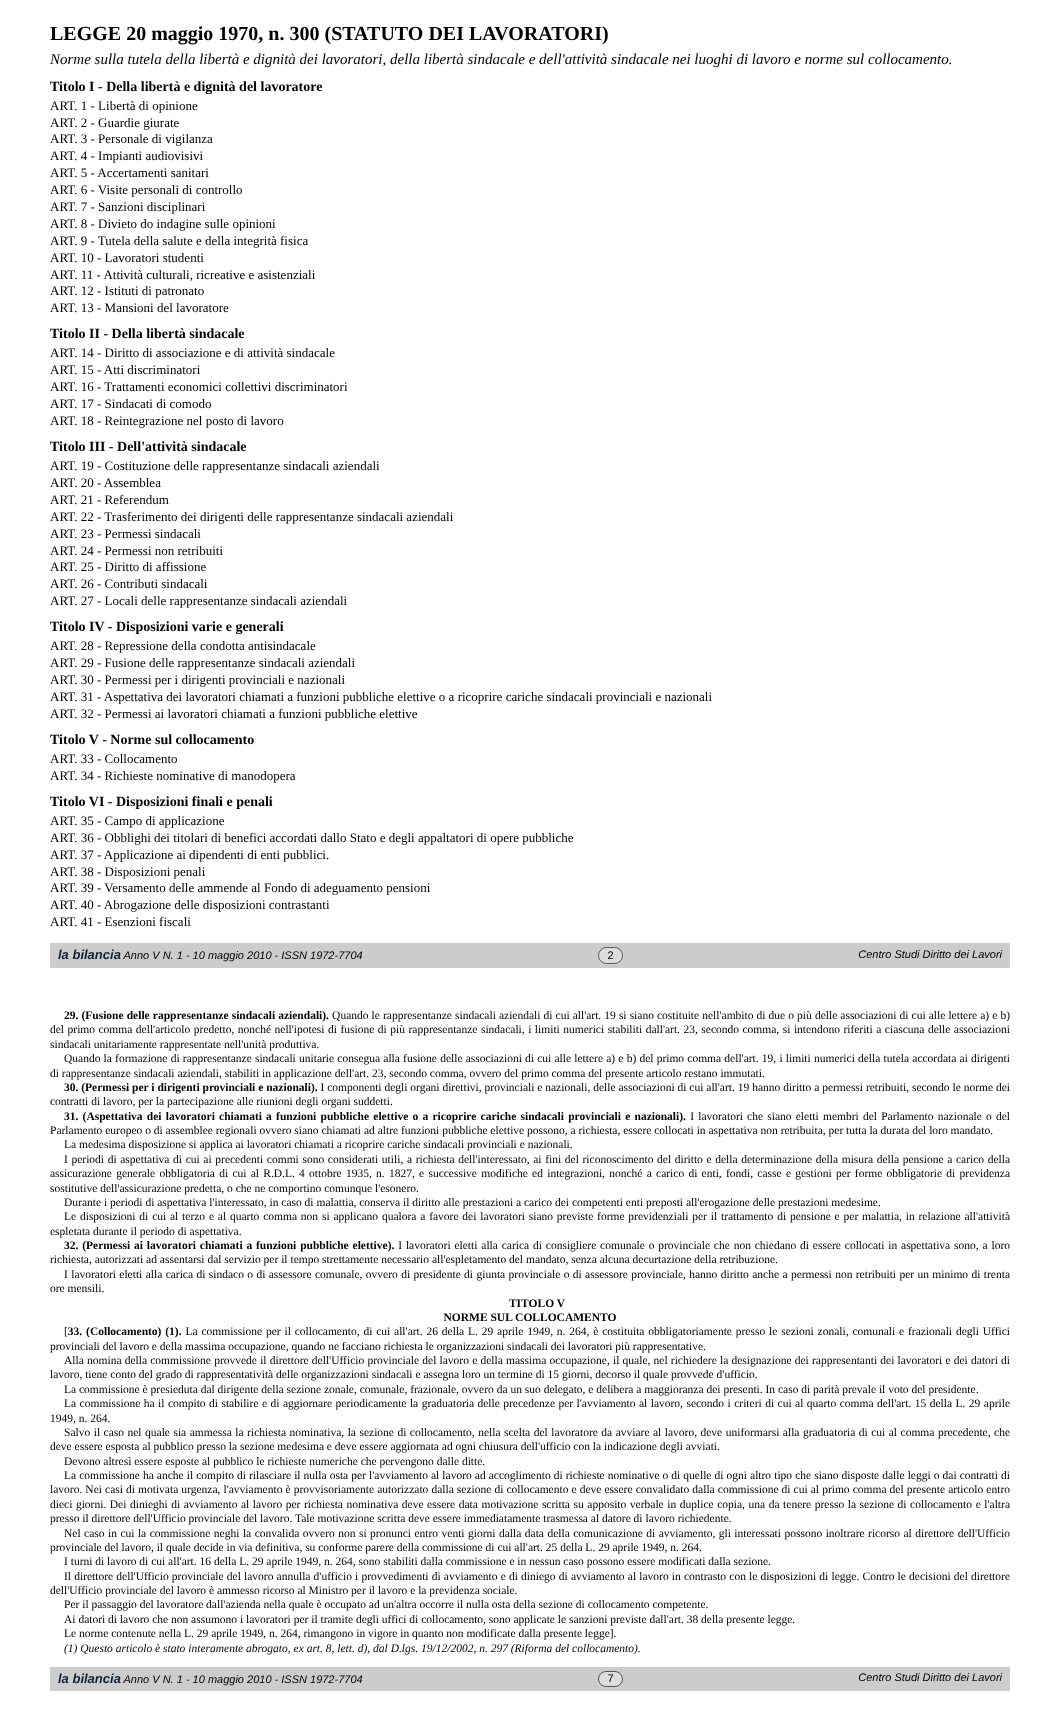LEGGE 20 maggio 1970, n. 300 (STATUTO DEI LAVORATORI)
Norme sulla tutela della libertà e dignità dei lavoratori, della libertà sindacale e dell'attività sindacale nei luoghi di lavoro e norme sul collocamento.
Titolo I - Della libertà e dignità del lavoratore
ART. 1 - Libertà di opinione
ART. 2 - Guardie giurate
ART. 3 - Personale di vigilanza
ART. 4 - Impianti audiovisivi
ART. 5 - Accertamenti sanitari
ART. 6 - Visite personali di controllo
ART. 7 - Sanzioni disciplinari
ART. 8 - Divieto do indagine sulle opinioni
ART. 9 - Tutela della salute e della integrità fisica
ART. 10 - Lavoratori studenti
ART. 11 - Attività culturali, ricreative e asistenziali
ART. 12 - Istituti di patronato
ART. 13 - Mansioni del lavoratore
Titolo II - Della libertà sindacale
ART. 14 - Diritto di associazione e di attività sindacale
ART. 15 - Atti discriminatori
ART. 16 - Trattamenti economici collettivi discriminatori
ART. 17 - Sindacati di comodo
ART. 18 - Reintegrazione nel posto di lavoro
Titolo III - Dell'attività sindacale
ART. 19 - Costituzione delle rappresentanze sindacali aziendali
ART. 20 - Assemblea
ART. 21 - Referendum
ART. 22 - Trasferimento dei dirigenti delle rappresentanze sindacali aziendali
ART. 23 - Permessi sindacali
ART. 24 - Permessi non retribuiti
ART. 25 - Diritto di affissione
ART. 26 - Contributi sindacali
ART. 27 - Locali delle rappresentanze sindacali aziendali
Titolo IV - Disposizioni varie e generali
ART. 28 - Repressione della condotta antisindacale
ART. 29 - Fusione delle rappresentanze sindacali aziendali
ART. 30 - Permessi per i dirigenti provinciali e nazionali
ART. 31 - Aspettativa dei lavoratori chiamati a funzioni pubbliche elettive o a ricoprire cariche sindacali provinciali e nazionali
ART. 32 - Permessi ai lavoratori chiamati a funzioni pubbliche elettive
Titolo V - Norme sul collocamento
ART. 33 - Collocamento
ART. 34 - Richieste nominative di manodopera
Titolo VI - Disposizioni finali e penali
ART. 35 - Campo di applicazione
ART. 36 - Obblighi dei titolari di benefici accordati dallo Stato e degli appaltatori di opere pubbliche
ART. 37 - Applicazione ai dipendenti di enti pubblici.
ART. 38 - Disposizioni penali
ART. 39 - Versamento delle ammende al Fondo di adeguamento pensioni
ART. 40 - Abrogazione delle disposizioni contrastanti
ART. 41 - Esenzioni fiscali
la bilancia Anno V N. 1 - 10 maggio 2010 - ISSN 1972-7704 2 Centro Studi Diritto dei Lavori
29. (Fusione delle rappresentanze sindacali aziendali). Quando le rappresentanze sindacali aziendali di cui all'art. 19 si siano costituite nell'ambito di due o più delle associazioni di cui alle lettere a) e b) del primo comma dell'articolo predetto, nonché nell'ipotesi di fusione di più rappresentanze sindacali, i limiti numerici stabiliti dall'art. 23, secondo comma, si intendono riferiti a ciascuna delle associazioni sindacali unitariamente rappresentate nell'unità produttiva.
Quando la formazione di rappresentanze sindacali unitarie consegua alla fusione delle associazioni di cui alle lettere a) e b) del primo comma dell'art. 19, i limiti numerici della tutela accordata ai dirigenti di rappresentanze sindacali aziendali, stabiliti in applicazione dell'art. 23, secondo comma, ovvero del primo comma del presente articolo restano immutati.
30. (Permessi per i dirigenti provinciali e nazionali). I componenti degli organi direttivi, provinciali e nazionali, delle associazioni di cui all'art. 19 hanno diritto a permessi retribuiti, secondo le norme dei contratti di lavoro, per la partecipazione alle riunioni degli organi suddetti.
31. (Aspettativa dei lavoratori chiamati a funzioni pubbliche elettive o a ricoprire cariche sindacali provinciali e nazionali). I lavoratori che siano eletti membri del Parlamento nazionale o del Parlamento europeo o di assemblee regionali ovvero siano chiamati ad altre funzioni pubbliche elettive possono, a richiesta, essere collocati in aspettativa non retribuita, per tutta la durata del loro mandato.
La medesima disposizione si applica ai lavoratori chiamati a ricoprire cariche sindacali provinciali e nazionali.
I periodi di aspettativa di cui ai precedenti commi sono considerati utili, a richiesta dell'interessato, ai fini del riconoscimento del diritto e della determinazione della misura della pensione a carico della assicurazione generale obbligatoria di cui al R.D.L. 4 ottobre 1935, n. 1827, e successive modifiche ed integrazioni, nonché a carico di enti, fondi, casse e gestioni per forme obbligatorie di previdenza sostitutive dell'assicurazione predetta, o che ne comportino comunque l'esonero.
Durante i periodi di aspettativa l'interessato, in caso di malattia, conserva il diritto alle prestazioni a carico dei competenti enti preposti all'erogazione delle prestazioni medesime.
Le disposizioni di cui al terzo e al quarto comma non si applicano qualora a favore dei lavoratori siano previste forme previdenziali per il trattamento di pensione e per malattia, in relazione all'attività espletata durante il periodo di aspettativa.
32. (Permessi ai lavoratori chiamati a funzioni pubbliche elettive). I lavoratori eletti alla carica di consigliere comunale o provinciale che non chiedano di essere collocati in aspettativa sono, a loro richiesta, autorizzati ad assentarsi dal servizio per il tempo strettamente necessario all'espletamento del mandato, senza alcuna decurtazione della retribuzione.
I lavoratori eletti alla carica di sindaco o di assessore comunale, ovvero di presidente di giunta provinciale o di assessore provinciale, hanno diritto anche a permessi non retribuiti per un minimo di trenta ore mensili.
TITOLO V
NORME SUL COLLOCAMENTO
[33. (Collocamento) (1). La commissione per il collocamento, di cui all'art. 26 della L. 29 aprile 1949, n. 264, è costituita obbligatoriamente presso le sezioni zonali, comunali e frazionali degli Uffici provinciali del lavoro e della massima occupazione, quando ne facciano richiesta le organizzazioni sindacali dei lavoratori più rappresentative.
Alla nomina della commissione provvede il direttore dell'Ufficio provinciale del lavoro e della massima occupazione, il quale, nel richiedere la designazione dei rappresentanti dei lavoratori e dei datori di lavoro, tiene conto del grado di rappresentatività delle organizzazioni sindacali e assegna loro un termine di 15 giorni, decorso il quale provvede d'ufficio.
La commissione è presieduta dal dirigente della sezione zonale, comunale, frazionale, ovvero da un suo delegato, e delibera a maggioranza dei presenti. In caso di parità prevale il voto del presidente.
La commissione ha il compito di stabilire e di aggiornare periodicamente la graduatoria delle precedenze per l'avviamento al lavoro, secondo i criteri di cui al quarto comma dell'art. 15 della L. 29 aprile 1949, n. 264.
Salvo il caso nel quale sia ammessa la richiesta nominativa, la sezione di collocamento, nella scelta del lavoratore da avviare al lavoro, deve uniformarsi alla graduatoria di cui al comma precedente, che deve essere esposta al pubblico presso la sezione medesima e deve essere aggiornata ad ogni chiusura dell'ufficio con la indicazione degli avviati.
Devono altresì essere esposte al pubblico le richieste numeriche che pervengono dalle ditte.
La commissione ha anche il compito di rilasciare il nulla osta per l'avviamento al lavoro ad accoglimento di richieste nominative o di quelle di ogni altro tipo che siano disposte dalle leggi o dai contratti di lavoro. Nei casi di motivata urgenza, l'avviamento è provvisoriamente autorizzato dalla sezione di collocamento e deve essere convalidato dalla commissione di cui al primo comma del presente articolo entro dieci giorni. Dei dinieghi di avviamento al lavoro per richiesta nominativa deve essere data motivazione scritta su apposito verbale in duplice copia, una da tenere presso la sezione di collocamento e l'altra presso il direttore dell'Ufficio provinciale del lavoro. Tale motivazione scritta deve essere immediatamente trasmessa al datore di lavoro richiedente.
Nel caso in cui la commissione neghi la convalida ovvero non si pronunci entro venti giorni dalla data della comunicazione di avviamento, gli interessati possono inoltrare ricorso al direttore dell'Ufficio provinciale del lavoro, il quale decide in via definitiva, su conforme parere della commissione di cui all'art. 25 della L. 29 aprile 1949, n. 264.
I turni di lavoro di cui all'art. 16 della L. 29 aprile 1949, n. 264, sono stabiliti dalla commissione e in nessun caso possono essere modificati dalla sezione.
Il direttore dell'Ufficio provinciale del lavoro annulla d'ufficio i provvedimenti di avviamento e di diniego di avviamento al lavoro in contrasto con le disposizioni di legge. Contro le decisioni del direttore dell'Ufficio provinciale del lavoro è ammesso ricorso al Ministro per il lavoro e la previdenza sociale.
Per il passaggio del lavoratore dall'azienda nella quale è occupato ad un'altra occorre il nulla osta della sezione di collocamento competente.
Ai datori di lavoro che non assumono i lavoratori per il tramite degli uffici di collocamento, sono applicate le sanzioni previste dall'art. 38 della presente legge.
Le norme contenute nella L. 29 aprile 1949, n. 264, rimangono in vigore in quanto non modificate dalla presente legge].
(1) Questo articolo è stato interamente abrogato, ex art. 8, lett. d), dal D.lgs. 19/12/2002, n. 297 (Riforma del collocamento).
la bilancia Anno V N. 1 - 10 maggio 2010 - ISSN 1972-7704 7 Centro Studi Diritto dei Lavori